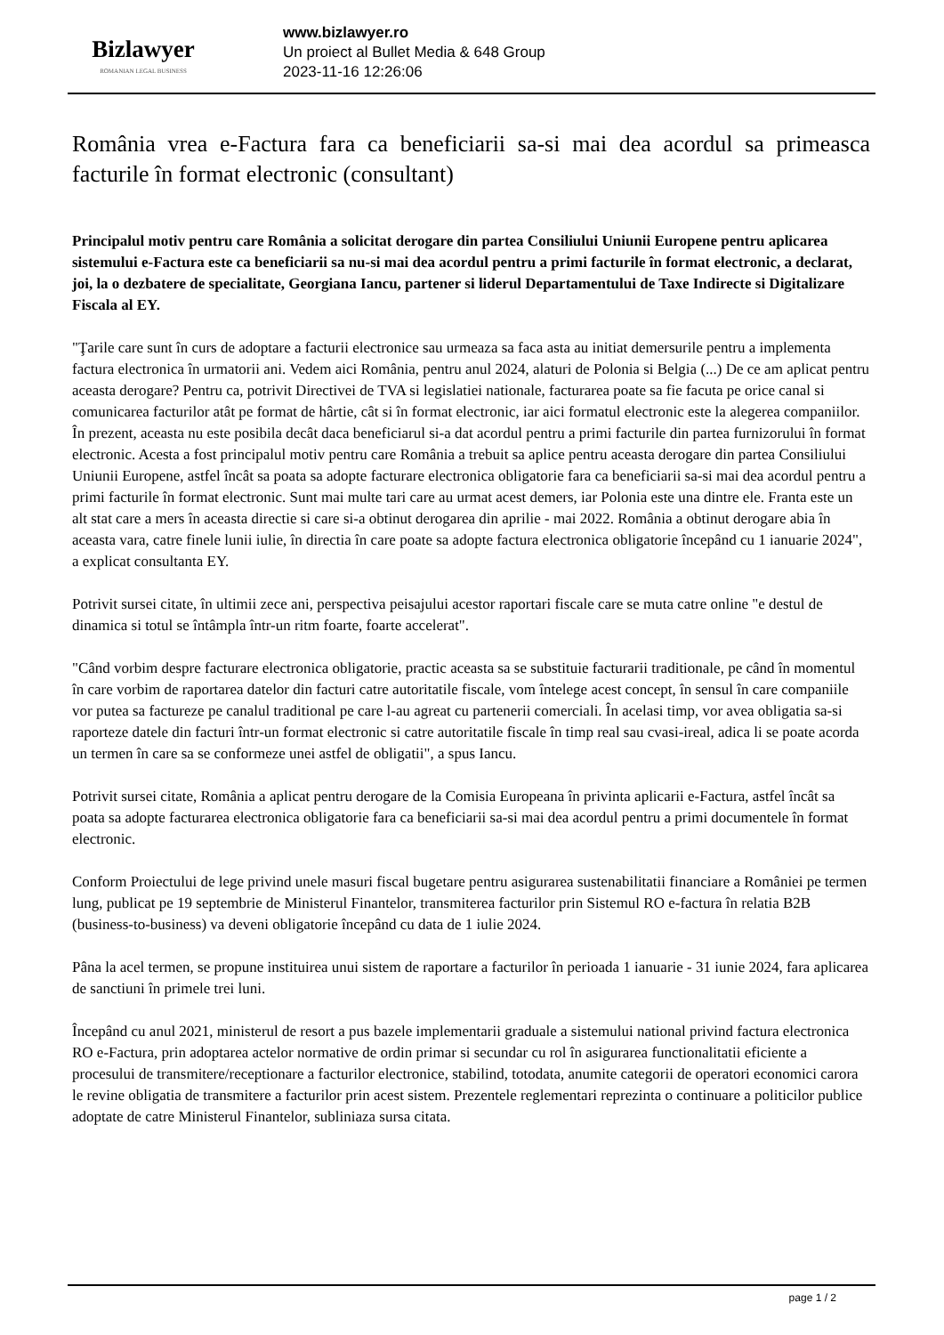Bizlawyer
ROMANIAN LEGAL BUSINESS
www.bizlawyer.ro
Un proiect al Bullet Media & 648 Group
2023-11-16 12:26:06
România vrea e-Factura fara ca beneficiarii sa-si mai dea acordul sa primeasca facturile în format electronic (consultant)
Principalul motiv pentru care România a solicitat derogare din partea Consiliului Uniunii Europene pentru aplicarea sistemului e-Factura este ca beneficiarii sa nu-si mai dea acordul pentru a primi facturile în format electronic, a declarat, joi, la o dezbatere de specialitate, Georgiana Iancu, partener si liderul Departamentului de Taxe Indirecte si Digitalizare Fiscala al EY.
"Ţarile care sunt în curs de adoptare a facturii electronice sau urmeaza sa faca asta au initiat demersurile pentru a implementa factura electronica în urmatorii ani. Vedem aici România, pentru anul 2024, alaturi de Polonia si Belgia (...) De ce am aplicat pentru aceasta derogare? Pentru ca, potrivit Directivei de TVA si legislatiei nationale, facturarea poate sa fie facuta pe orice canal si comunicarea facturilor atât pe format de hârtie, cât si în format electronic, iar aici formatul electronic este la alegerea companiilor. În prezent, aceasta nu este posibila decât daca beneficiarul si-a dat acordul pentru a primi facturile din partea furnizorului în format electronic. Acesta a fost principalul motiv pentru care România a trebuit sa aplice pentru aceasta derogare din partea Consiliului Uniunii Europene, astfel încât sa poata sa adopte facturare electronica obligatorie fara ca beneficiarii sa-si mai dea acordul pentru a primi facturile în format electronic. Sunt mai multe tari care au urmat acest demers, iar Polonia este una dintre ele. Franta este un alt stat care a mers în aceasta directie si care si-a obtinut derogarea din aprilie - mai 2022. România a obtinut derogare abia în aceasta vara, catre finele lunii iulie, în directia în care poate sa adopte factura electronica obligatorie începând cu 1 ianuarie 2024", a explicat consultanta EY.
Potrivit sursei citate, în ultimii zece ani, perspectiva peisajului acestor raportari fiscale care se muta catre online "e destul de dinamica si totul se întâmpla într-un ritm foarte, foarte accelerat".
"Când vorbim despre facturare electronica obligatorie, practic aceasta sa se substituie facturarii traditionale, pe când în momentul în care vorbim de raportarea datelor din facturi catre autoritatile fiscale, vom întelege acest concept, în sensul în care companiile vor putea sa factureze pe canalul traditional pe care l-au agreat cu partenerii comerciali. În acelasi timp, vor avea obligatia sa-si raporteze datele din facturi într-un format electronic si catre autoritatile fiscale în timp real sau cvasi-ireal, adica li se poate acorda un termen în care sa se conformeze unei astfel de obligatii", a spus Iancu.
Potrivit sursei citate, România a aplicat pentru derogare de la Comisia Europeana în privinta aplicarii e-Factura, astfel încât sa poata sa adopte facturarea electronica obligatorie fara ca beneficiarii sa-si mai dea acordul pentru a primi documentele în format electronic.
Conform Proiectului de lege privind unele masuri fiscal bugetare pentru asigurarea sustenabilitatii financiare a României pe termen lung, publicat pe 19 septembrie de Ministerul Finantelor, transmiterea facturilor prin Sistemul RO e-factura în relatia B2B (business-to-business) va deveni obligatorie începând cu data de 1 iulie 2024.
Pâna la acel termen, se propune instituirea unui sistem de raportare a facturilor în perioada 1 ianuarie - 31 iunie 2024, fara aplicarea de sanctiuni în primele trei luni.
Începând cu anul 2021, ministerul de resort a pus bazele implementarii graduale a sistemului national privind factura electronica RO e-Factura, prin adoptarea actelor normative de ordin primar si secundar cu rol în asigurarea functionalitatii eficiente a procesului de transmitere/receptionare a facturilor electronice, stabilind, totodata, anumite categorii de operatori economici carora le revine obligatia de transmitere a facturilor prin acest sistem. Prezentele reglementari reprezinta o continuare a politicilor publice adoptate de catre Ministerul Finantelor, subliniaza sursa citata.
page 1 / 2